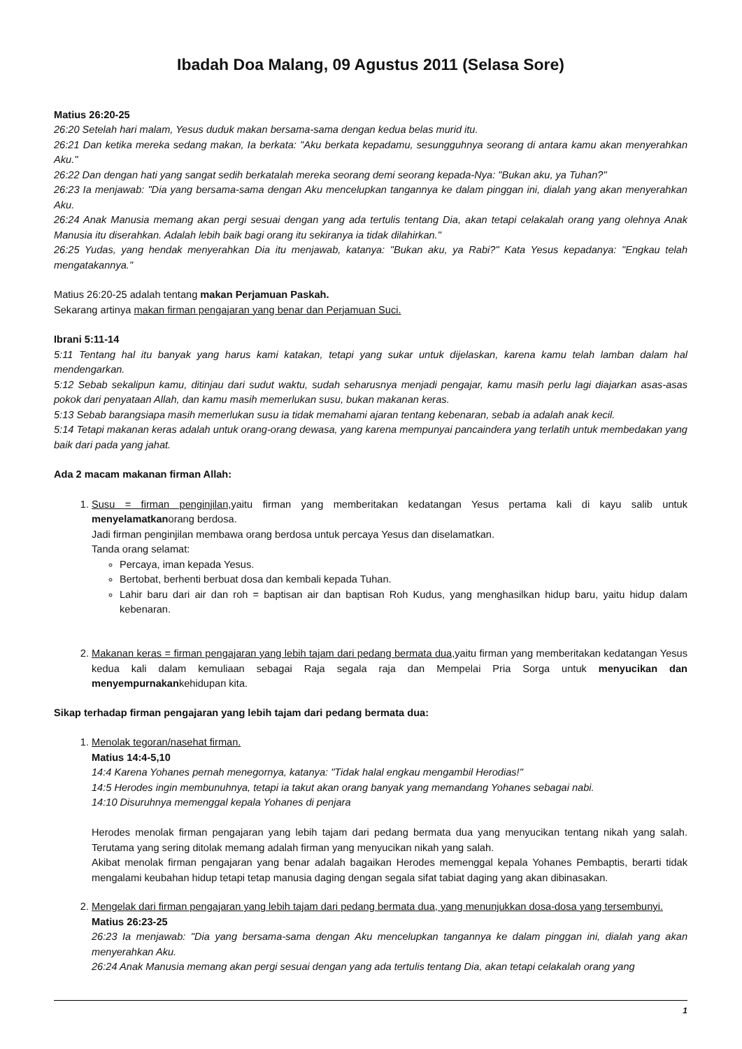Ibadah Doa Malang, 09 Agustus 2011 (Selasa Sore)
Matius 26:20-25
26:20 Setelah hari malam, Yesus duduk makan bersama-sama dengan kedua belas murid itu.
26:21 Dan ketika mereka sedang makan, Ia berkata: "Aku berkata kepadamu, sesungguhnya seorang di antara kamu akan menyerahkan Aku."
26:22 Dan dengan hati yang sangat sedih berkatalah mereka seorang demi seorang kepada-Nya: "Bukan aku, ya Tuhan?"
26:23 Ia menjawab: "Dia yang bersama-sama dengan Aku mencelupkan tangannya ke dalam pinggan ini, dialah yang akan menyerahkan Aku.
26:24 Anak Manusia memang akan pergi sesuai dengan yang ada tertulis tentang Dia, akan tetapi celakalah orang yang olehnya Anak Manusia itu diserahkan. Adalah lebih baik bagi orang itu sekiranya ia tidak dilahirkan."
26:25 Yudas, yang hendak menyerahkan Dia itu menjawab, katanya: "Bukan aku, ya Rabi?" Kata Yesus kepadanya: "Engkau telah mengatakannya."
Matius 26:20-25 adalah tentang makan Perjamuan Paskah.
Sekarang artinya makan firman pengajaran yang benar dan Perjamuan Suci.
Ibrani 5:11-14
5:11 Tentang hal itu banyak yang harus kami katakan, tetapi yang sukar untuk dijelaskan, karena kamu telah lamban dalam hal mendengarkan.
5:12 Sebab sekalipun kamu, ditinjau dari sudut waktu, sudah seharusnya menjadi pengajar, kamu masih perlu lagi diajarkan asas-asas pokok dari penyataan Allah, dan kamu masih memerlukan susu, bukan makanan keras.
5:13 Sebab barangsiapa masih memerlukan susu ia tidak memahami ajaran tentang kebenaran, sebab ia adalah anak kecil.
5:14 Tetapi makanan keras adalah untuk orang-orang dewasa, yang karena mempunyai pancaindera yang terlatih untuk membedakan yang baik dari pada yang jahat.
Ada 2 macam makanan firman Allah:
1. Susu = firman penginjilan, yaitu firman yang memberitakan kedatangan Yesus pertama kali di kayu salib untuk menyelamatkanorang berdosa.
Jadi firman penginjilan membawa orang berdosa untuk percaya Yesus dan diselamatkan.
Tanda orang selamat:
Percaya, iman kepada Yesus.
Bertobat, berhenti berbuat dosa dan kembali kepada Tuhan.
Lahir baru dari air dan roh = baptisan air dan baptisan Roh Kudus, yang menghasilkan hidup baru, yaitu hidup dalam kebenaran.
2. Makanan keras = firman pengajaran yang lebih tajam dari pedang bermata dua, yaitu firman yang memberitakan kedatangan Yesus kedua kali dalam kemuliaan sebagai Raja segala raja dan Mempelai Pria Sorga untuk menyucikan dan menyempurnakankehidupan kita.
Sikap terhadap firman pengajaran yang lebih tajam dari pedang bermata dua:
1. Menolak tegoran/nasehat firman.
Matius 14:4-5,10
14:4 Karena Yohanes pernah menegornya, katanya: "Tidak halal engkau mengambil Herodias!"
14:5 Herodes ingin membunuhnya, tetapi ia takut akan orang banyak yang memandang Yohanes sebagai nabi.
14:10 Disuruhnya memenggal kepala Yohanes di penjara
Herodes menolak firman pengajaran yang lebih tajam dari pedang bermata dua yang menyucikan tentang nikah yang salah. Terutama yang sering ditolak memang adalah firman yang menyucikan nikah yang salah.
Akibat menolak firman pengajaran yang benar adalah bagaikan Herodes memenggal kepala Yohanes Pembaptis, berarti tidak mengalami keubahan hidup tetapi tetap manusia daging dengan segala sifat tabiat daging yang akan dibinasakan.
2. Mengelak dari firman pengajaran yang lebih tajam dari pedang bermata dua, yang menunjukkan dosa-dosa yang tersembunyi.
Matius 26:23-25
26:23 Ia menjawab: "Dia yang bersama-sama dengan Aku mencelupkan tangannya ke dalam pinggan ini, dialah yang akan menyerahkan Aku.
26:24 Anak Manusia memang akan pergi sesuai dengan yang ada tertulis tentang Dia, akan tetapi celakalah orang yang
1